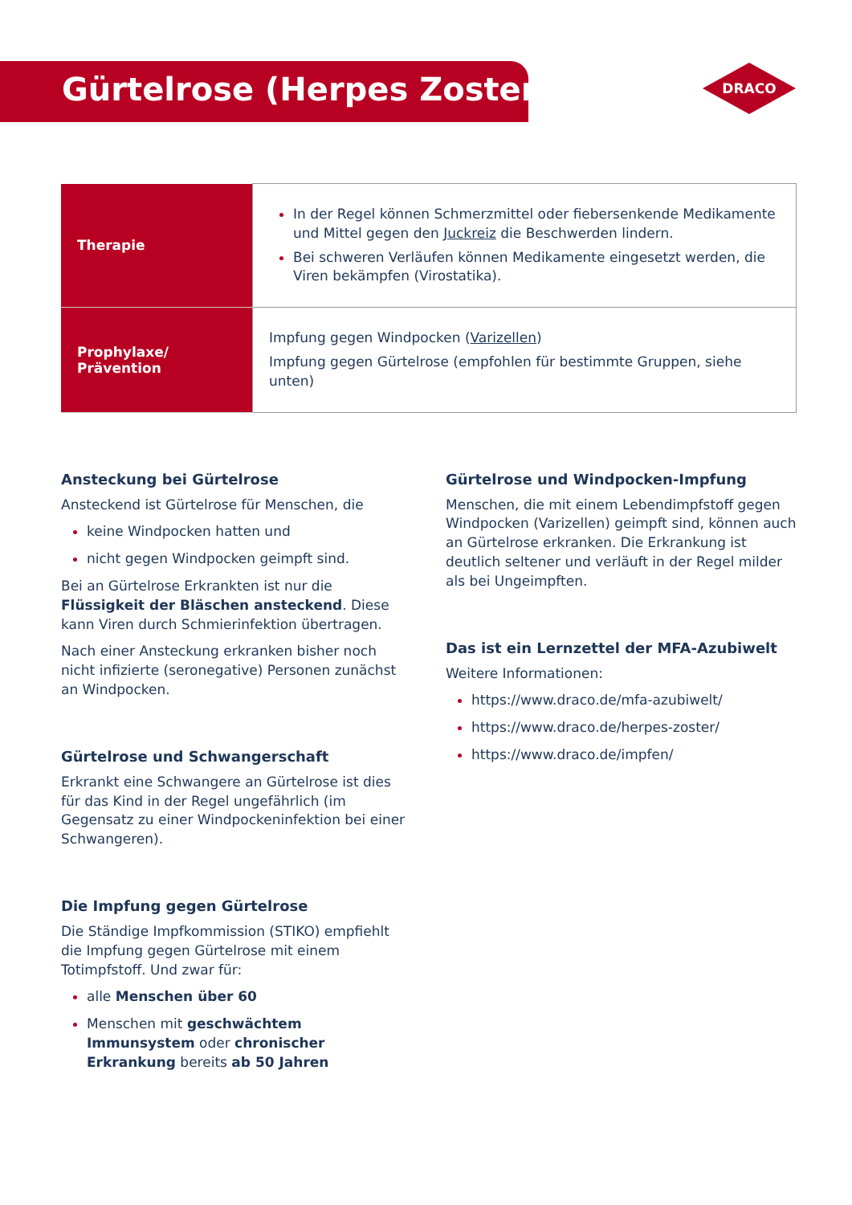Gürtelrose (Herpes Zoster)
DRACO
| Therapie | In der Regel können Schmerzmittel oder fiebersenkende Medikamente und Mittel gegen den Juckreiz die Beschwerden lindern. Bei schweren Verläufen können Medikamente eingesetzt werden, die Viren bekämpfen (Virostatika). |
| Prophylaxe/ Prävention | Impfung gegen Windpocken ( Varizellen ) Impfung gegen Gürtelrose (empfohlen für bestimmte Gruppen, siehe unten) |
Ansteckung bei Gürtelrose
Ansteckend ist Gürtelrose für Menschen, die
keine Windpocken hatten und
nicht gegen Windpocken geimpft sind.
Bei an Gürtelrose Erkrankten ist nur die Flüssigkeit der Bläschen ansteckend. Diese kann Viren durch Schmierinfektion übertragen.
Nach einer Ansteckung erkranken bisher noch nicht infizierte (seronegative) Personen zunächst an Windpocken.
Gürtelrose und Schwangerschaft
Erkrankt eine Schwangere an Gürtelrose ist dies für das Kind in der Regel ungefährlich (im Gegensatz zu einer Windpockeninfektion bei einer Schwangeren).
Die Impfung gegen Gürtelrose
Die Ständige Impfkommission (STIKO) empfiehlt die Impfung gegen Gürtelrose mit einem Totimpfstoff. Und zwar für:
alle Menschen über 60
Menschen mit geschwächtem Immunsystem oder chronischer Erkrankung bereits ab 50 Jahren
Gürtelrose und Windpocken-Impfung
Menschen, die mit einem Lebendimpfstoff gegen Windpocken (Varizellen) geimpft sind, können auch an Gürtelrose erkranken. Die Erkrankung ist deutlich seltener und verläuft in der Regel milder als bei Ungeimpften.
Das ist ein Lernzettel der MFA-Azubiwelt
Weitere Informationen:
https://www.draco.de/mfa-azubiwelt/
https://www.draco.de/herpes-zoster/
https://www.draco.de/impfen/